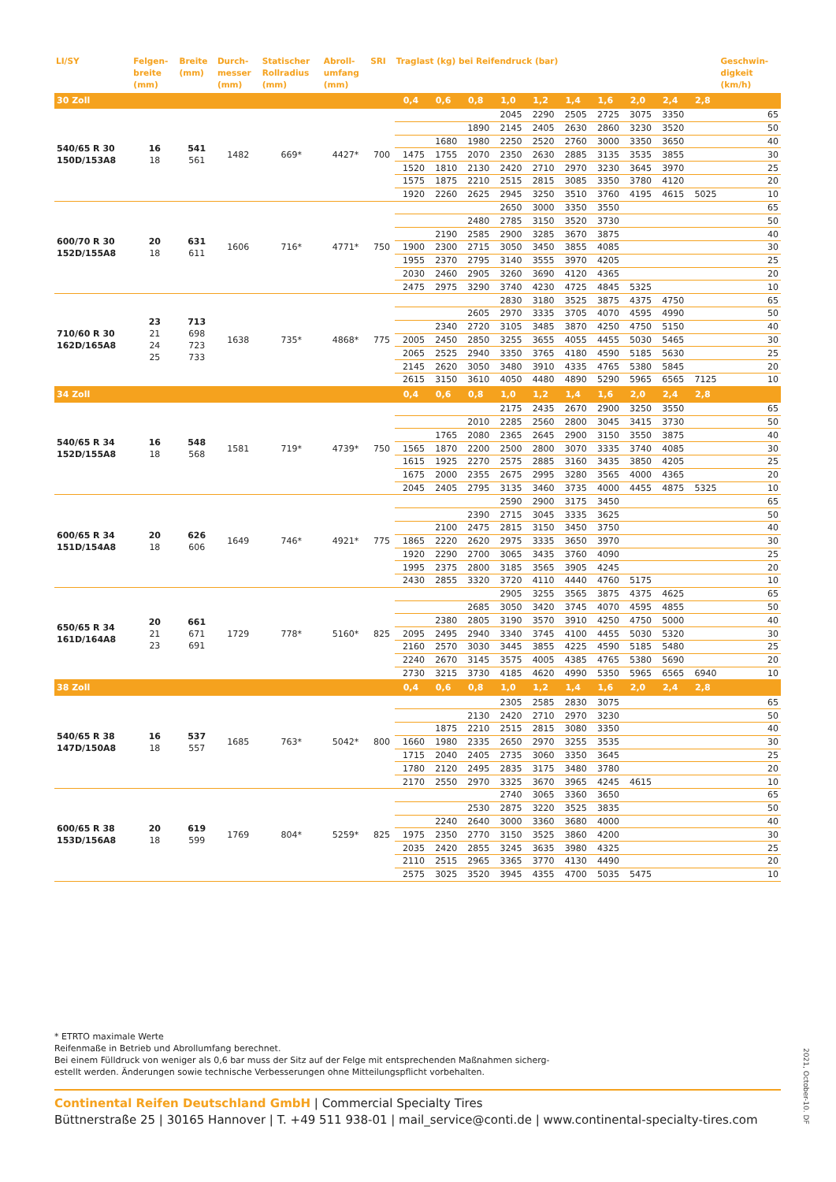| LI/SY | Felgen- breite (mm) | Breite (mm) | Durch- messer (mm) | Statischer Rollradius (mm) | Abroll- umfang (mm) | SRI | Traglast (kg) bei Reifendruck (bar) | | | | | | | | | | Geschwin- digkeit (km/h) |
| --- | --- | --- | --- | --- | --- | --- | --- | --- | --- | --- | --- | --- | --- | --- | --- | --- | --- |
| 30 Zoll | | | | | | | 0,4 | 0,6 | 0,8 | 1,0 | 1,2 | 1,4 | 1,6 | 2,0 | 2,4 | 2,8 | |
| 540/65 R 30 150D/153A8 | 16 18 | 541 561 | 1482 | 669* | 4427* | 700 | | | | 2045 | 2290 | 2505 | 2725 | 3075 | 3350 | | 65 |
| | | | | | | | | | 1890 | 2145 | 2405 | 2630 | 2860 | 3230 | 3520 | | 50 |
| | | | | | | | | 1680 | 1980 | 2250 | 2520 | 2760 | 3000 | 3350 | 3650 | | 40 |
| | | | | | | | 1475 | 1755 | 2070 | 2350 | 2630 | 2885 | 3135 | 3535 | 3855 | | 30 |
| | | | | | | | 1520 | 1810 | 2130 | 2420 | 2710 | 2970 | 3230 | 3645 | 3970 | | 25 |
| | | | | | | | 1575 | 1875 | 2210 | 2515 | 2815 | 3085 | 3350 | 3780 | 4120 | | 20 |
| | | | | | | | 1920 | 2260 | 2625 | 2945 | 3250 | 3510 | 3760 | 4195 | 4615 | 5025 | 10 |
| 600/70 R 30 152D/155A8 | 20 18 | 631 611 | 1606 | 716* | 4771* | 750 | | | | 2650 | 3000 | 3350 | 3550 | | | | 65 |
| | | | | | | | | | 2480 | 2785 | 3150 | 3520 | 3730 | | | | 50 |
| | | | | | | | | 2190 | 2585 | 2900 | 3285 | 3670 | 3875 | | | | 40 |
| | | | | | | | 1900 | 2300 | 2715 | 3050 | 3450 | 3855 | 4085 | | | | 30 |
| | | | | | | | 1955 | 2370 | 2795 | 3140 | 3555 | 3970 | 4205 | | | | 25 |
| | | | | | | | 2030 | 2460 | 2905 | 3260 | 3690 | 4120 | 4365 | | | | 20 |
| | | | | | | | 2475 | 2975 | 3290 | 3740 | 4230 | 4725 | 4845 | 5325 | | | 10 |
| 710/60 R 30 162D/165A8 | 23 21 24 25 | 713 698 723 733 | 1638 | 735* | 4868* | 775 | | | | 2830 | 3180 | 3525 | 3875 | 4375 | 4750 | | 65 |
| | | | | | | | | | 2605 | 2970 | 3335 | 3705 | 4070 | 4595 | 4990 | | 50 |
| | | | | | | | | 2340 | 2720 | 3105 | 3485 | 3870 | 4250 | 4750 | 5150 | | 40 |
| | | | | | | | 2005 | 2450 | 2850 | 3255 | 3655 | 4055 | 4455 | 5030 | 5465 | | 30 |
| | | | | | | | 2065 | 2525 | 2940 | 3350 | 3765 | 4180 | 4590 | 5185 | 5630 | | 25 |
| | | | | | | | 2145 | 2620 | 3050 | 3480 | 3910 | 4335 | 4765 | 5380 | 5845 | | 20 |
| | | | | | | | 2615 | 3150 | 3610 | 4050 | 4480 | 4890 | 5290 | 5965 | 6565 | 7125 | 10 |
| 34 Zoll | | | | | | | 0,4 | 0,6 | 0,8 | 1,0 | 1,2 | 1,4 | 1,6 | 2,0 | 2,4 | 2,8 | |
| 540/65 R 34 152D/155A8 | 16 18 | 548 568 | 1581 | 719* | 4739* | 750 | | | | 2175 | 2435 | 2670 | 2900 | 3250 | 3550 | | 65 |
| | | | | | | | | | 2010 | 2285 | 2560 | 2800 | 3045 | 3415 | 3730 | | 50 |
| | | | | | | | | 1765 | 2080 | 2365 | 2645 | 2900 | 3150 | 3550 | 3875 | | 40 |
| | | | | | | | 1565 | 1870 | 2200 | 2500 | 2800 | 3070 | 3335 | 3740 | 4085 | | 30 |
| | | | | | | | 1615 | 1925 | 2270 | 2575 | 2885 | 3160 | 3435 | 3850 | 4205 | | 25 |
| | | | | | | | 1675 | 2000 | 2355 | 2675 | 2995 | 3280 | 3565 | 4000 | 4365 | | 20 |
| | | | | | | | 2045 | 2405 | 2795 | 3135 | 3460 | 3735 | 4000 | 4455 | 4875 | 5325 | 10 |
| 600/65 R 34 151D/154A8 | 20 18 | 626 606 | 1649 | 746* | 4921* | 775 | | | | 2590 | 2900 | 3175 | 3450 | | | | 65 |
| | | | | | | | | | 2390 | 2715 | 3045 | 3335 | 3625 | | | | 50 |
| | | | | | | | | 2100 | 2475 | 2815 | 3150 | 3450 | 3750 | | | | 40 |
| | | | | | | | 1865 | 2220 | 2620 | 2975 | 3335 | 3650 | 3970 | | | | 30 |
| | | | | | | | 1920 | 2290 | 2700 | 3065 | 3435 | 3760 | 4090 | | | | 25 |
| | | | | | | | 1995 | 2375 | 2800 | 3185 | 3565 | 3905 | 4245 | | | | 20 |
| | | | | | | | 2430 | 2855 | 3320 | 3720 | 4110 | 4440 | 4760 | 5175 | | | 10 |
| 650/65 R 34 161D/164A8 | 20 21 23 | 661 671 691 | 1729 | 778* | 5160* | 825 | | | | 2905 | 3255 | 3565 | 3875 | 4375 | 4625 | | 65 |
| | | | | | | | | | 2685 | 3050 | 3420 | 3745 | 4070 | 4595 | 4855 | | 50 |
| | | | | | | | | 2380 | 2805 | 3190 | 3570 | 3910 | 4250 | 4750 | 5000 | | 40 |
| | | | | | | | 2095 | 2495 | 2940 | 3340 | 3745 | 4100 | 4455 | 5030 | 5320 | | 30 |
| | | | | | | | 2160 | 2570 | 3030 | 3445 | 3855 | 4225 | 4590 | 5185 | 5480 | | 25 |
| | | | | | | | 2240 | 2670 | 3145 | 3575 | 4005 | 4385 | 4765 | 5380 | 5690 | | 20 |
| | | | | | | | 2730 | 3215 | 3730 | 4185 | 4620 | 4990 | 5350 | 5965 | 6565 | 6940 | 10 |
| 38 Zoll | | | | | | | 0,4 | 0,6 | 0,8 | 1,0 | 1,2 | 1,4 | 1,6 | 2,0 | 2,4 | 2,8 | |
| 540/65 R 38 147D/150A8 | 16 18 | 537 557 | 1685 | 763* | 5042* | 800 | | | | 2305 | 2585 | 2830 | 3075 | | | | 65 |
| | | | | | | | | | 2130 | 2420 | 2710 | 2970 | 3230 | | | | 50 |
| | | | | | | | | 1875 | 2210 | 2515 | 2815 | 3080 | 3350 | | | | 40 |
| | | | | | | | 1660 | 1980 | 2335 | 2650 | 2970 | 3255 | 3535 | | | | 30 |
| | | | | | | | 1715 | 2040 | 2405 | 2735 | 3060 | 3350 | 3645 | | | | 25 |
| | | | | | | | 1780 | 2120 | 2495 | 2835 | 3175 | 3480 | 3780 | | | | 20 |
| | | | | | | | 2170 | 2550 | 2970 | 3325 | 3670 | 3965 | 4245 | 4615 | | | 10 |
| 600/65 R 38 153D/156A8 | 20 18 | 619 599 | 1769 | 804* | 5259* | 825 | | | | 2740 | 3065 | 3360 | 3650 | | | | 65 |
| | | | | | | | | | 2530 | 2875 | 3220 | 3525 | 3835 | | | | 50 |
| | | | | | | | | 2240 | 2640 | 3000 | 3360 | 3680 | 4000 | | | | 40 |
| | | | | | | | 1975 | 2350 | 2770 | 3150 | 3525 | 3860 | 4200 | | | | 30 |
| | | | | | | | 2035 | 2420 | 2855 | 3245 | 3635 | 3980 | 4325 | | | | 25 |
| | | | | | | | 2110 | 2515 | 2965 | 3365 | 3770 | 4130 | 4490 | | | | 20 |
| | | | | | | | 2575 | 3025 | 3520 | 3945 | 4355 | 4700 | 5035 | 5475 | | | 10 |
* ETRTO maximale Werte
Reifenmaße in Betrieb und Abrollumfang berechnet.
Bei einem Fülldruck von weniger als 0,6 bar muss der Sitz auf der Felge mit entsprechenden Maßnahmen sicherg-
estellt werden. Änderungen sowie technische Verbesserungen ohne Mitteilungspflicht vorbehalten.
Continental Reifen Deutschland GmbH | Commercial Specialty Tires
Büttnerstraße 25 | 30165 Hannover | T. +49 511 938-01 | mail_service@conti.de | www.continental-specialty-tires.com
2021, October-10. DF